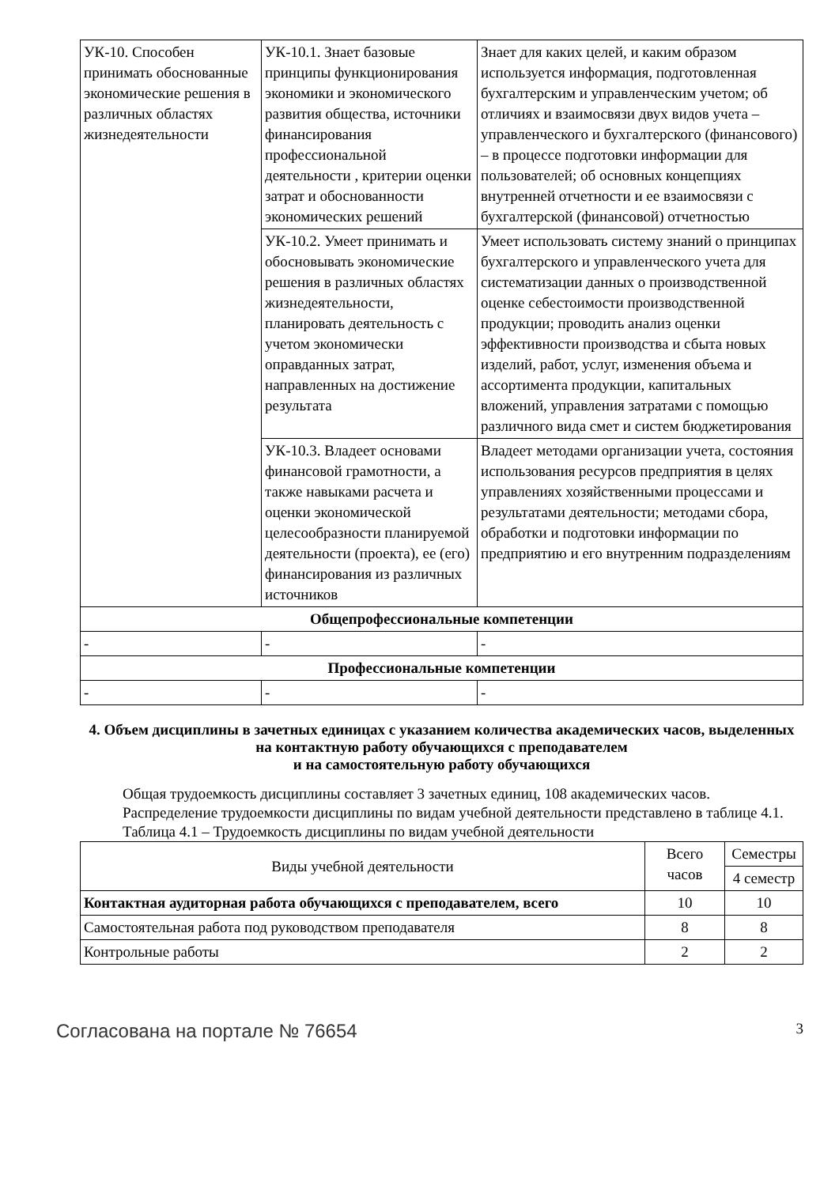| УК-10. Способен принимать обоснованные экономические решения в различных областях жизнедеятельности | УК-10.1. Знает базовые принципы функционирования экономики и экономического развития общества, источники финансирования профессиональной деятельности , критерии оценки затрат и обоснованности экономических решений | Знает для каких целей, и каким образом используется информация, подготовленная бухгалтерским и управленческим учетом; об отличиях и взаимосвязи двух видов учета – управленческого и бухгалтерского (финансового) – в процессе подготовки информации для пользователей; об основных концепциях внутренней отчетности и ее взаимосвязи с бухгалтерской (финансовой) отчетностью |
| | УК-10.2. Умеет принимать и обосновывать экономические решения в различных областях жизнедеятельности, планировать деятельность с учетом экономически оправданных затрат, направленных на достижение результата | Умеет использовать систему знаний о принципах бухгалтерского и управленческого учета для систематизации данных о производственной оценке себестоимости производственной продукции; проводить анализ оценки эффективности производства и сбыта новых изделий, работ, услуг, изменения объема и ассортимента продукции, капитальных вложений, управления затратами с помощью различного вида смет и систем бюджетирования |
| | УК-10.3. Владеет основами финансовой грамотности, а также навыками расчета и оценки экономической целесообразности планируемой деятельности (проекта), ее (его) финансирования из различных источников | Владеет методами организации учета, состояния использования ресурсов предприятия в целях управлениях хозяйственными процессами и результатами деятельности; методами сбора, обработки и подготовки информации по предприятию и его внутренним подразделениям |
| Общепрофессиональные компетенции | | |
| - | - | - |
| Профессиональные компетенции | | |
| - | - | - |
4. Объем дисциплины в зачетных единицах с указанием количества академических часов, выделенных на контактную работу обучающихся с преподавателем
и на самостоятельную работу обучающихся
Общая трудоемкость дисциплины составляет 3 зачетных единиц, 108 академических часов.
Распределение трудоемкости дисциплины по видам учебной деятельности представлено в таблице 4.1.
Таблица 4.1 – Трудоемкость дисциплины по видам учебной деятельности
| Виды учебной деятельности | Всего часов | Семестры |
| --- | --- | --- |
| | | 4 семестр |
| Контактная аудиторная работа обучающихся с преподавателем, всего | 10 | 10 |
| Самостоятельная работа под руководством преподавателя | 8 | 8 |
| Контрольные работы | 2 | 2 |
Согласована на портале № 76654 3